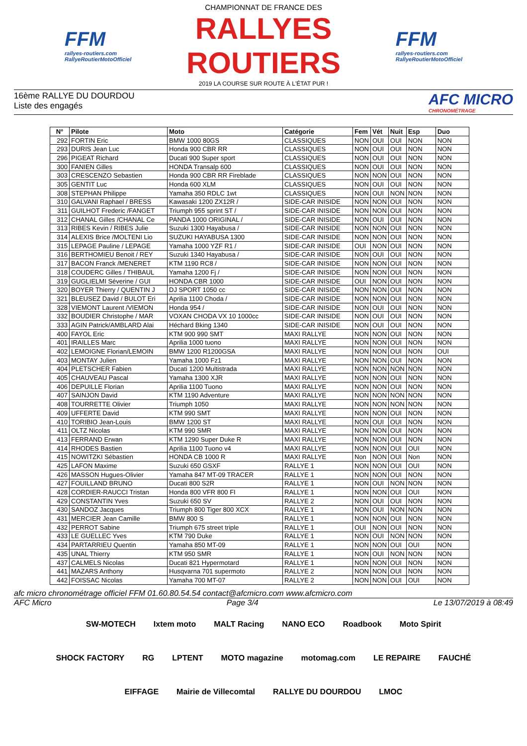FFM
rallyes-routiers.com
RallyeRoutierMotoOfficiel
CHAMPIONNAT DE FRANCE DES
RALLYES ROUTIERS
2019 LA COURSE SUR ROUTE À L'ÉTAT PUR !
FFM
rallyes-routiers.com
RallyeRoutierMotoOfficiel
16ème RALLYE DU DOURDOU
Liste des engagés
AFC MICRO
CHRONOMÉTRAGE
| N° | Pilote | Moto | Catégorie | Fem | Vét | Nuit | Esp | Duo |
| --- | --- | --- | --- | --- | --- | --- | --- | --- |
| 292 | FORTIN Eric | BMW 1000 80GS | CLASSIQUES | NON | OUI | OUI | NON | NON |
| 293 | DURIS Jean Luc | Honda 900 CBR RR | CLASSIQUES | NON | OUI | OUI | NON | NON |
| 296 | PIGEAT Richard | Ducati 900 Super sport | CLASSIQUES | NON | OUI | OUI | NON | NON |
| 300 | FANIEN Gilles | HONDA Transalp 600 | CLASSIQUES | NON | OUI | OUI | NON | NON |
| 303 | CRESCENZO Sebastien | Honda 900 CBR RR Fireblade | CLASSIQUES | NON | NON | OUI | NON | NON |
| 305 | GENTIT Luc | Honda 600 XLM | CLASSIQUES | NON | OUI | OUI | NON | NON |
| 308 | STEPHAN Philippe | Yamaha 350 RDLC 1wt | CLASSIQUES | NON | OUI | NON | NON | NON |
| 310 | GALVANI Raphael / BRESS | Kawasaki 1200 ZX12R / | SIDE-CAR INISIDE | NON | NON | OUI | NON | NON |
| 311 | GUILHOT Frederic /FANGET | Triumph 955 sprint ST / | SIDE-CAR INISIDE | NON | NON | OUI | NON | NON |
| 312 | CHANAL Gilles /CHANAL Ce | PANDA 1000 ORIGINAL / | SIDE-CAR INISIDE | NON | OUI | OUI | NON | NON |
| 313 | RIBES Kevin / RIBES Julie | Suzuki 1300 Hayabusa / | SIDE-CAR INISIDE | NON | NON | OUI | NON | NON |
| 314 | ALEXIS Brice /MOLTENI Lio | SUZUKI HAYABUSA 1300 | SIDE-CAR INISIDE | NON | NON | OUI | NON | NON |
| 315 | LEPAGE Pauline / LEPAGE | Yamaha 1000 YZF R1 / | SIDE-CAR INISIDE | OUI | NON | OUI | NON | NON |
| 316 | BERTHOMIEU Benoit / REY | Suzuki 1340 Hayabusa / | SIDE-CAR INISIDE | NON | OUI | OUI | NON | NON |
| 317 | BACON Franck /MENERET | KTM 1190 RC8 / | SIDE-CAR INISIDE | NON | NON | OUI | NON | NON |
| 318 | COUDERC Gilles / THIBAUL | Yamaha 1200 Fj / | SIDE-CAR INISIDE | NON | NON | OUI | NON | NON |
| 319 | GUGLIELMI Séverine / GUI | HONDA CBR 1000 | SIDE-CAR INISIDE | OUI | NON | OUI | NON | NON |
| 320 | BOYER Thierry / QUENTIN J | DJ SPORT 1050 cc | SIDE-CAR INISIDE | NON | NON | OUI | NON | NON |
| 321 | BLEUSEZ David / BULOT Eri | Aprilia 1100 Choda / | SIDE-CAR INISIDE | NON | NON | OUI | NON | NON |
| 328 | VIEMONT Laurent /VIEMON | Honda 954 / | SIDE-CAR INISIDE | NON | OUI | OUI | NON | NON |
| 332 | BOUDIER Christophe / MAR | VOXAN CHODA VX 10 1000cc | SIDE-CAR INISIDE | NON | OUI | OUI | NON | NON |
| 333 | AGIN Patrick/AMBLARD Alai | Héchard Bking 1340 | SIDE-CAR INISIDE | NON | OUI | OUI | NON | NON |
| 400 | FAYOL Eric | KTM 900 990 SMT | MAXI RALLYE | NON | NON | OUI | NON | NON |
| 401 | IRAILLES Marc | Aprilia 1000 tuono | MAXI RALLYE | NON | NON | OUI | NON | NON |
| 402 | LEMOIGNE Florian/LEMOIN | BMW 1200 R1200GSA | MAXI RALLYE | NON | NON | OUI | NON | OUI |
| 403 | MONTAY Julien | Yamaha 1000 Fz1 | MAXI RALLYE | NON | NON | OUI | NON | NON |
| 404 | PLETSCHER Fabien | Ducati 1200 Multistrada | MAXI RALLYE | NON | NON | NON | NON | NON |
| 405 | CHAUVEAU Pascal | Yamaha 1300 XJR | MAXI RALLYE | NON | NON | OUI | NON | NON |
| 406 | DEPUILLE Florian | Aprilia 1100 Tuono | MAXI RALLYE | NON | NON | OUI | NON | NON |
| 407 | SAINJON David | KTM 1190 Adventure | MAXI RALLYE | NON | NON | NON | NON | NON |
| 408 | TOURRETTE Olivier | Triumph 1050 | MAXI RALLYE | NON | NON | NON | NON | NON |
| 409 | UFFERTE David | KTM 990 SMT | MAXI RALLYE | NON | NON | OUI | NON | NON |
| 410 | TORIBIO Jean-Louis | BMW 1200 ST | MAXI RALLYE | NON | OUI | OUI | NON | NON |
| 411 | OLTZ Nicolas | KTM 990 SMR | MAXI RALLYE | NON | NON | OUI | NON | NON |
| 413 | FERRAND Erwan | KTM 1290 Super Duke R | MAXI RALLYE | NON | NON | OUI | NON | NON |
| 414 | RHODES Bastien | Aprilia 1100 Tuono v4 | MAXI RALLYE | NON | NON | OUI | OUI | NON |
| 415 | NOWITZKI Sébastien | HONDA CB 1000 R | MAXI RALLYE | Non | NON | OUI | Non | NON |
| 425 | LAFON Maxime | Suzuki 650 GSXF | RALLYE 1 | NON | NON | OUI | OUI | NON |
| 426 | MASSON Hugues-Olivier | Yamaha 847 MT-09 TRACER | RALLYE 1 | NON | NON | OUI | NON | NON |
| 427 | FOUILLAND BRUNO | Ducati 800 S2R | RALLYE 1 | NON | OUI | NON | NON | NON |
| 428 | CORDIER-RAUCCI Tristan | Honda 800 VFR 800 FI | RALLYE 1 | NON | NON | OUI | OUI | NON |
| 429 | CONSTANTIN Yves | Suzuki 650 SV | RALLYE 2 | NON | OUI | OUI | NON | NON |
| 430 | SANDOZ Jacques | Triumph 800 Tiger 800 XCX | RALLYE 1 | NON | OUI | NON | NON | NON |
| 431 | MERCIER Jean Camille | BMW 800 S | RALLYE 1 | NON | NON | OUI | NON | NON |
| 432 | PERROT Sabine | Triumph 675 street triple | RALLYE 1 | OUI | NON | OUI | NON | NON |
| 433 | LE GUELLEC Yves | KTM 790 Duke | RALLYE 1 | NON | OUI | NON | NON | NON |
| 434 | PARTARRIEU Quentin | Yamaha 850 MT-09 | RALLYE 1 | NON | NON | OUI | OUI | NON |
| 435 | UNAL Thierry | KTM 950 SMR | RALLYE 1 | NON | OUI | NON | NON | NON |
| 437 | CALMELS Nicolas | Ducati 821 Hypermotard | RALLYE 1 | NON | NON | OUI | NON | NON |
| 441 | MAZARS Anthony | Husqvarna 701 supermoto | RALLYE 2 | NON | NON | OUI | NON | NON |
| 442 | FOISSAC Nicolas | Yamaha 700 MT-07 | RALLYE 2 | NON | NON | OUI | OUI | NON |
afc micro chronométrage officiel FFM 01.60.80.54.54 contact@afcmicro.com www.afcmicro.com
AFC Micro Page 3/4 Le 13/07/2019 à 08:49
SW-MOTECH Ixtem moto MALT Racing NANO ECO Roadbook Moto Spirit SHOCK FACTORY RG LPTENT MOTO magazine motomag.com LE REPAIRE FAUCHÉ EIFFAGE Mairie de Villecomtal RALLYE DU DOURDOU LMOC